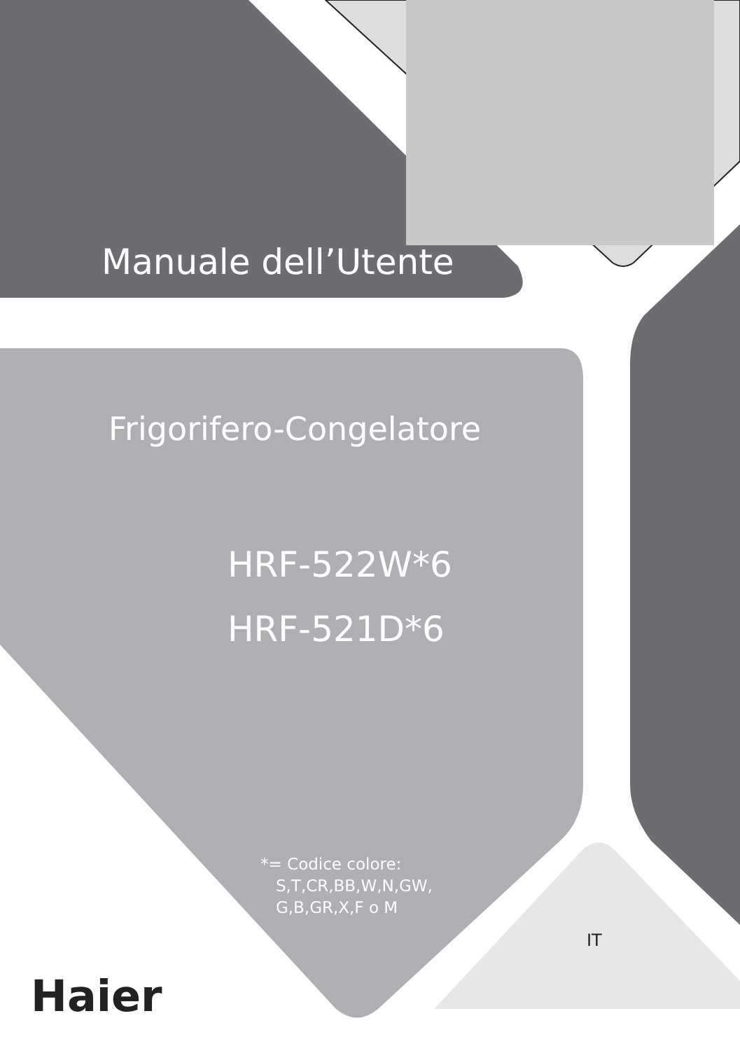Manuale dell’Utente
Frigorifero-Congelatore
HRF-522W*6
HRF-521D*6
*= Codice colore:
S,T,CR,BB,W,N,GW,
G,B,GR,X,F o M
IT
Haier